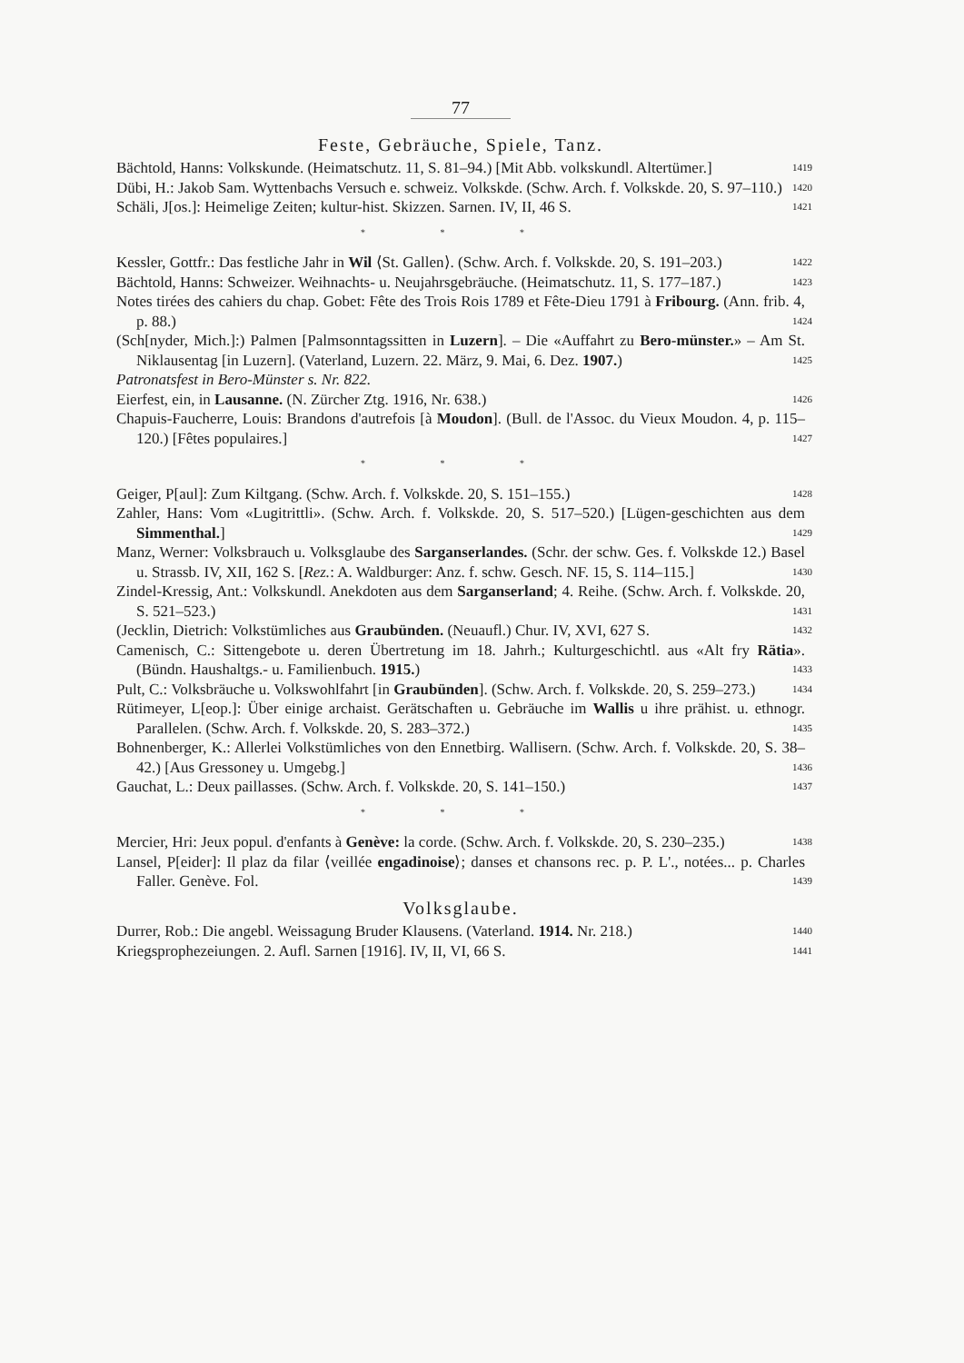77
Feste, Gebräuche, Spiele, Tanz.
Bächtold, Hanns: Volkskunde. (Heimatschutz. 11, S. 81–94.) [Mit Abb. volkskundl. Altertümer.] 1419
Dübi, H.: Jakob Sam. Wyttenbachs Versuch e. schweiz. Volkskde. (Schw. Arch. f. Volkskde. 20, S. 97–110.) 1420
Schäli, J[os.]: Heimelige Zeiten; kultur-hist. Skizzen. Sarnen. IV, II, 46 S. 1421
* * *
Kessler, Gottfr.: Das festliche Jahr in Wil ⟨St. Gallen⟩. (Schw. Arch. f. Volkskde. 20, S. 191–203.) 1422
Bächtold, Hanns: Schweizer. Weihnachts- u. Neujahrsgebräuche. (Heimatschutz. 11, S. 177–187.) 1423
Notes tirées des cahiers du chap. Gobet: Fête des Trois Rois 1789 et Fête-Dieu 1791 à Fribourg. (Ann. frib. 4, p. 88.) 1424
(Sch[nyder, Mich.]:) Palmen [Palmsonntagssitten in Luzern]. – Die «Auffahrt zu Bero-münster.» – Am St. Niklausentag [in Luzern]. (Vaterland, Luzern. 22. März, 9. Mai, 6. Dez. 1907.) 1425
Patronatsfest in Bero-Münster s. Nr. 822.
Eierfest, ein, in Lausanne. (N. Zürcher Ztg. 1916, Nr. 638.) 1426
Chapuis-Faucherre, Louis: Brandons d'autrefois [à Moudon]. (Bull. de l'Assoc. du Vieux Moudon. 4, p. 115–120.) [Fêtes populaires.] 1427
* * *
Geiger, P[aul]: Zum Kiltgang. (Schw. Arch. f. Volkskde. 20, S. 151–155.) 1428
Zahler, Hans: Vom «Lugitrittli». (Schw. Arch. f. Volkskde. 20, S. 517–520.) [Lügen-geschichten aus dem Simmenthal.] 1429
Manz, Werner: Volksbrauch u. Volksglaube des Sarganserlandes. (Schr. der schw. Ges. f. Volkskde 12.) Basel u. Strassb. IV, XII, 162 S. [Rez.: A. Waldburger: Anz. f. schw. Gesch. NF. 15, S. 114–115.] 1430
Zindel-Kressig, Ant.: Volkskundl. Anekdoten aus dem Sarganserland; 4. Reihe. (Schw. Arch. f. Volkskde. 20, S. 521–523.) 1431
(Jecklin, Dietrich: Volkstümliches aus Graubünden. (Neuaufl.) Chur. IV, XVI, 627 S. 1432
Camenisch, C.: Sittengebote u. deren Übertretung im 18. Jahrh.; Kulturgeschichtl. aus «Alt fry Rätia». (Bündn. Haushaltgs.- u. Familienbuch. 1915.) 1433
Pult, C.: Volksbräuche u. Volkswohlfahrt [in Graubünden]. (Schw. Arch. f. Volkskde. 20, S. 259–273.) 1434
Rütimeyer, L[eop.]: Über einige archaist. Gerätschaften u. Gebräuche im Wallis u ihre prähist. u. ethnogr. Parallelen. (Schw. Arch. f. Volkskde. 20, S. 283–372.) 1435
Bohnenberger, K.: Allerlei Volkstümliches von den Ennetbirg. Wallisern. (Schw. Arch. f. Volkskde. 20, S. 38–42.) [Aus Gressoney u. Umgebg.] 1436
Gauchat, L.: Deux paillasses. (Schw. Arch. f. Volkskde. 20, S. 141–150.) 1437
* * *
Mercier, Hri: Jeux popul. d'enfants à Genève: la corde. (Schw. Arch. f. Volkskde. 20, S. 230–235.) 1438
Lansel, P[eider]: Il plaz da filar ⟨veillée engadinoise⟩; danses et chansons rec. p. P. L'., notées... p. Charles Faller. Genève. Fol. 1439
Volksglaube.
Durrer, Rob.: Die angebl. Weissagung Bruder Klausens. (Vaterland. 1914. Nr. 218.) 1440
Kriegsprophezeiungen. 2. Aufl. Sarnen [1916]. IV, II, VI, 66 S. 1441